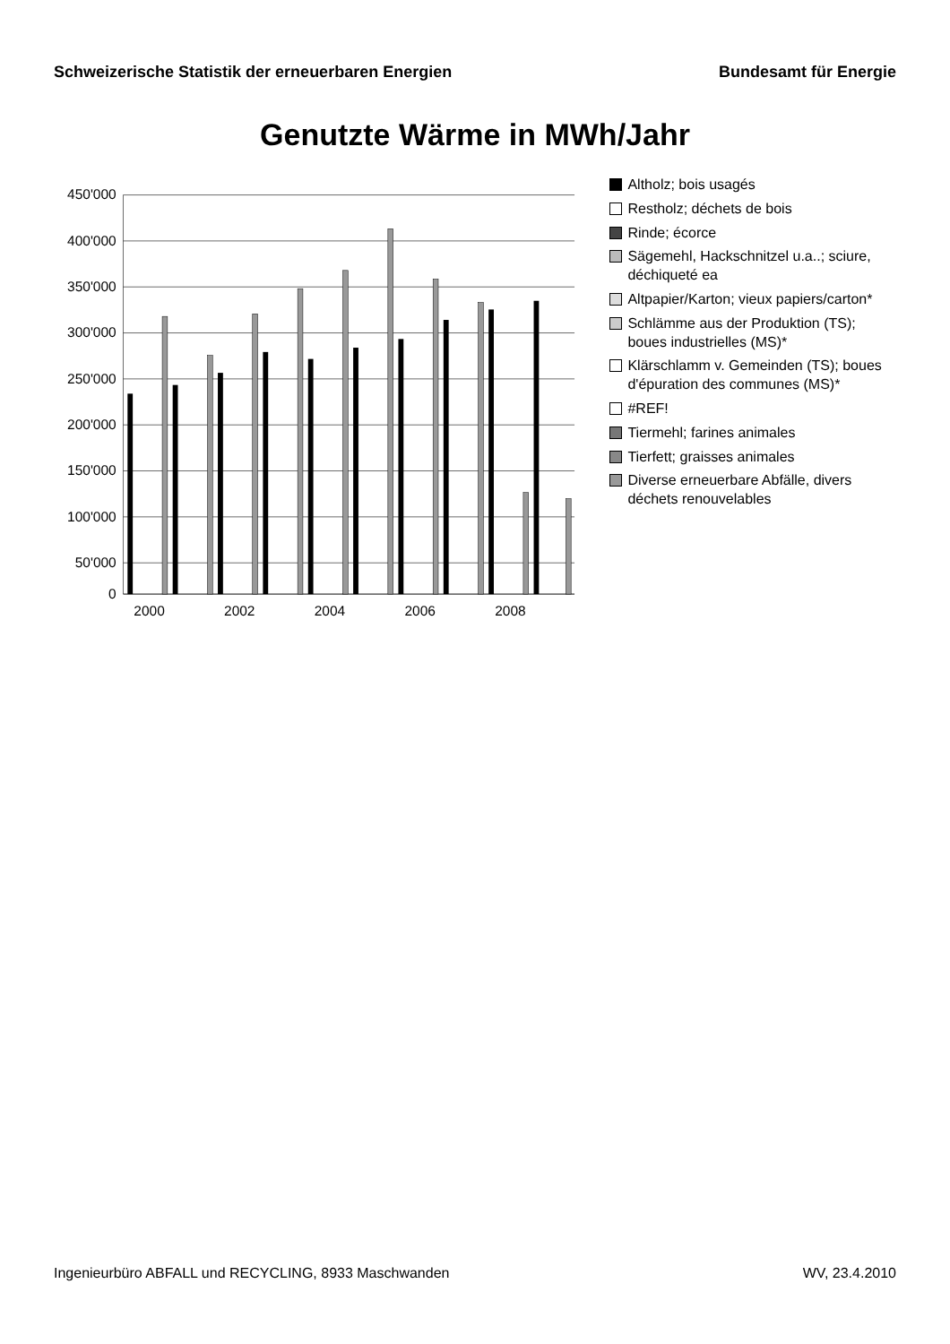Schweizerische Statistik der erneuerbaren Energien Bundesamt für Energie
Genutzte Wärme in MWh/Jahr
450'000
400'000
350'000
300'000
250'000
200'000
150'000
100'000
50'000
0
2000
2002
2004
2006
2008
Altholz; bois usagés
Restholz; déchets de bois
Rinde; écorce
Sägemehl, Hackschnitzel u.a..; sciure, déchiqueté ea
Altpapier/Karton; vieux papiers/carton*
Schlämme aus der Produktion (TS); boues industrielles (MS)*
Klärschlamm v. Gemeinden (TS); boues d'épuration des communes (MS)*
#REF!
Tiermehl; farines animales
Tierfett; graisses animales
Diverse erneuerbare Abfälle, divers déchets renouvelables
Ingenieurbüro ABFALL und RECYCLING, 8933 Maschwanden WV, 23.4.2010